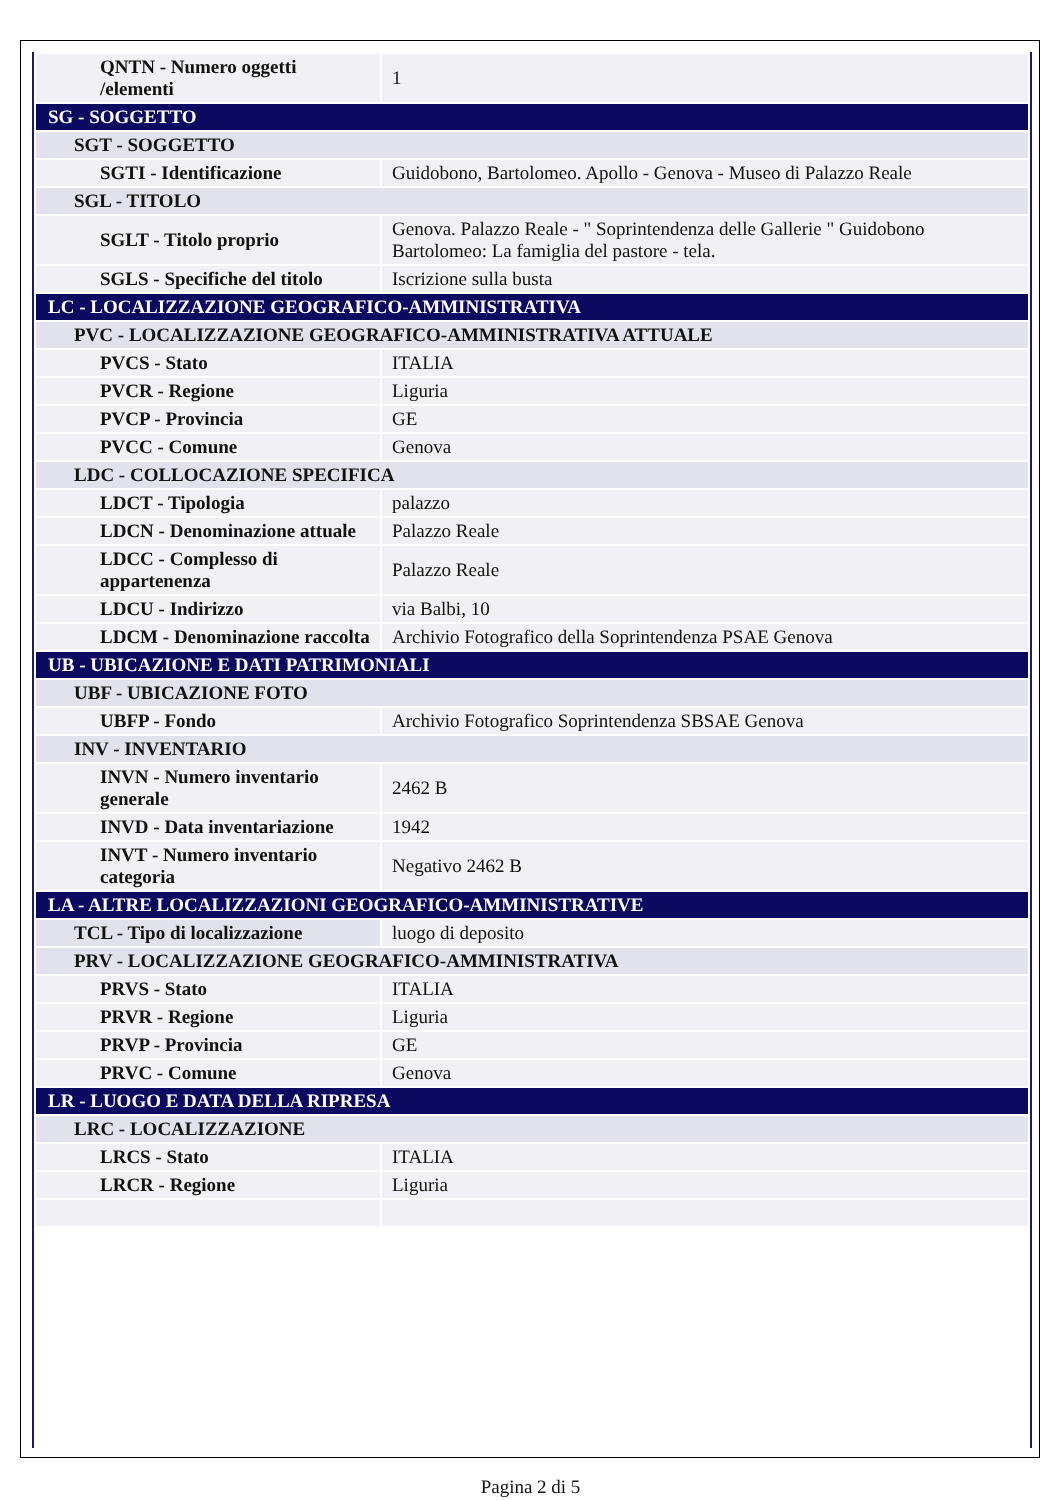| QNTN - Numero oggetti /elementi | 1 |
| SG - SOGGETTO | |
| SGT - SOGGETTO | |
| SGTI - Identificazione | Guidobono, Bartolomeo. Apollo - Genova - Museo di Palazzo Reale |
| SGL - TITOLO | |
| SGLT - Titolo proprio | Genova. Palazzo Reale - " Soprintendenza delle Gallerie " Guidobono Bartolomeo: La famiglia del pastore - tela. |
| SGLS - Specifiche del titolo | Iscrizione sulla busta |
| LC - LOCALIZZAZIONE GEOGRAFICO-AMMINISTRATIVA | |
| PVC - LOCALIZZAZIONE GEOGRAFICO-AMMINISTRATIVA ATTUALE | |
| PVCS - Stato | ITALIA |
| PVCR - Regione | Liguria |
| PVCP - Provincia | GE |
| PVCC - Comune | Genova |
| LDC - COLLOCAZIONE SPECIFICA | |
| LDCT - Tipologia | palazzo |
| LDCN - Denominazione attuale | Palazzo Reale |
| LDCC - Complesso di appartenenza | Palazzo Reale |
| LDCU - Indirizzo | via Balbi, 10 |
| LDCM - Denominazione raccolta | Archivio Fotografico della Soprintendenza PSAE Genova |
| UB - UBICAZIONE E DATI PATRIMONIALI | |
| UBF - UBICAZIONE FOTO | |
| UBFP - Fondo | Archivio Fotografico Soprintendenza SBSAE Genova |
| INV - INVENTARIO | |
| INVN - Numero inventario generale | 2462 B |
| INVD - Data inventariazione | 1942 |
| INVT - Numero inventario categoria | Negativo 2462 B |
| LA - ALTRE LOCALIZZAZIONI GEOGRAFICO-AMMINISTRATIVE | |
| TCL - Tipo di localizzazione | luogo di deposito |
| PRV - LOCALIZZAZIONE GEOGRAFICO-AMMINISTRATIVA | |
| PRVS - Stato | ITALIA |
| PRVR - Regione | Liguria |
| PRVP - Provincia | GE |
| PRVC - Comune | Genova |
| LR - LUOGO E DATA DELLA RIPRESA | |
| LRC - LOCALIZZAZIONE | |
| LRCS - Stato | ITALIA |
| LRCR - Regione | Liguria |
Pagina 2 di 5